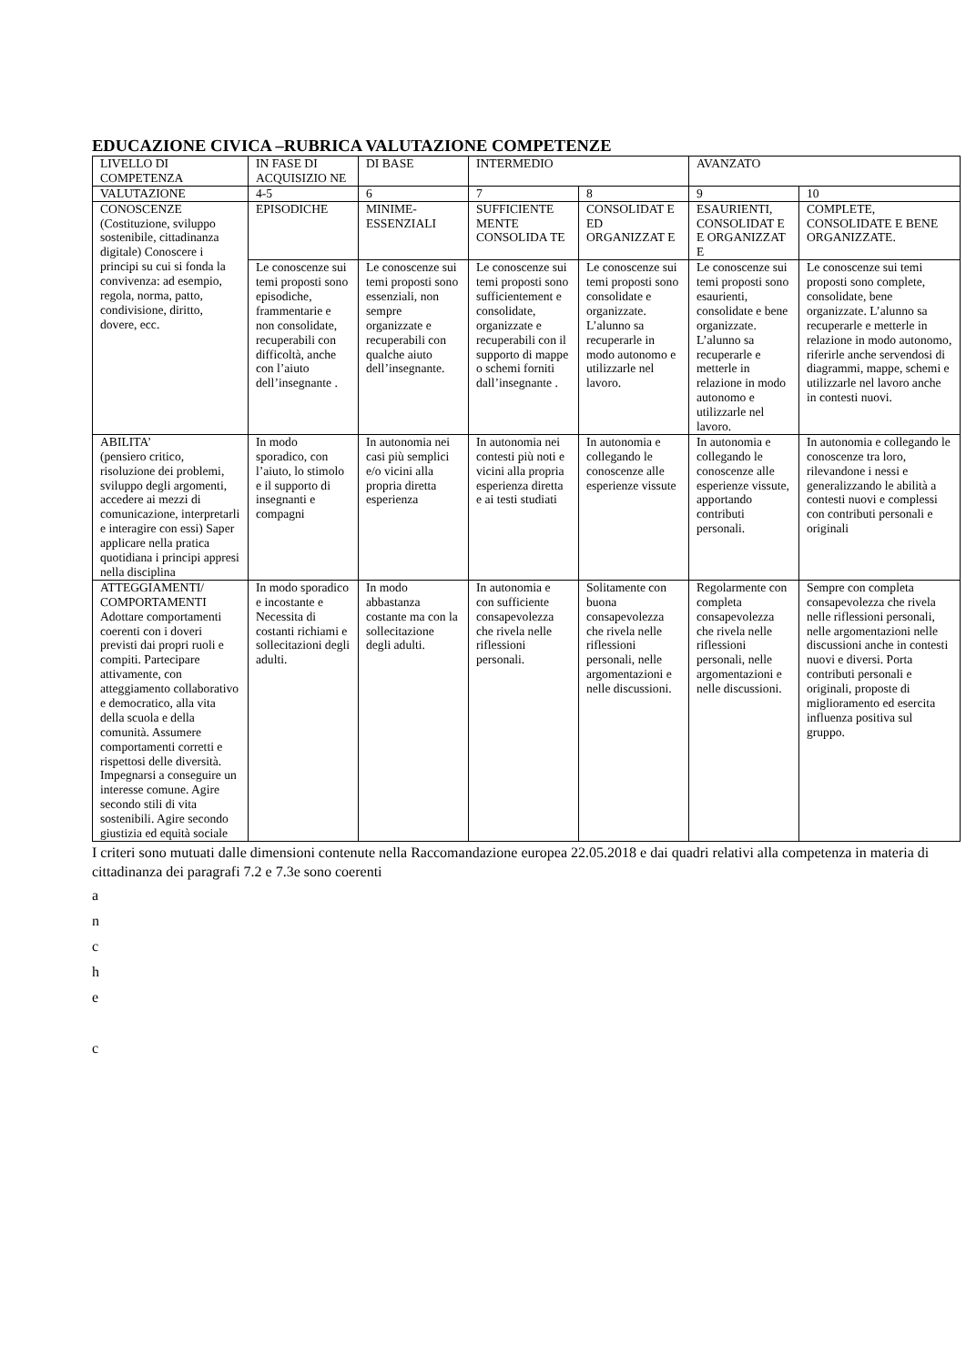EDUCAZIONE CIVICA –RUBRICA VALUTAZIONE COMPETENZE
| LIVELLO DI COMPETENZA | IN FASE DI ACQUISIZIO NE | DI BASE | INTERMEDIO | | AVANZATO | |
| VALUTAZIONE | 4-5 | 6 | 7 | 8 | 9 | 10 |
| CONOSCENZE (Costituzione, sviluppo sostenibile, cittadinanza digitale) Conoscere i principi su cui si fonda la convivenza: ad esempio, regola, norma, patto, condivisione, diritto, dovere, ecc. | EPISODICHE | MINIME-ESSENZIALI | SUFFICIENTE MENTE CONSOLIDA TE | CONSOLIDAT E ED ORGANIZZAT E | ESAURIENTI, CONSOLIDAT E E ORGANIZZAT E | COMPLETE, CONSOLIDATE E BENE ORGANIZZATE. |
| | Le conoscenze sui temi proposti sono episodiche, frammentarie e non consolidate, recuperabili con difficoltà, anche con l’aiuto dell’insegnante . | Le conoscenze sui temi proposti sono essenziali, non sempre organizzate e recuperabili con qualche aiuto dell’insegnante. | Le conoscenze sui temi proposti sono sufficientement e consolidate, organizzate e recuperabili con il supporto di mappe o schemi forniti dall’insegnante . | Le conoscenze sui temi proposti sono consolidate e organizzate. L’alunno sa recuperarle in modo autonomo e utilizzarle nel lavoro. | Le conoscenze sui temi proposti sono esaurienti, consolidate e bene organizzate. L’alunno sa recuperarle e metterle in relazione in modo autonomo e utilizzarle nel lavoro. | Le conoscenze sui temi proposti sono complete, consolidate, bene organizzate. L’alunno sa recuperarle e metterle in relazione in modo autonomo, riferirle anche servendosi di diagrammi, mappe, schemi e utilizzarle nel lavoro anche in contesti nuovi. |
| ABILITA’ (pensiero critico, risoluzione dei problemi, sviluppo degli argomenti, accedere ai mezzi di comunicazione, interpretarli e interagire con essi) Saper applicare nella pratica quotidiana i principi appresi nella disciplina | In modo sporadico, con l’aiuto, lo stimolo e il supporto di insegnanti e compagni | In autonomia nei casi più semplici e/o vicini alla propria diretta esperienza | In autonomia nei contesti più noti e vicini alla propria esperienza diretta e ai testi studiati | In autonomia e collegando le conoscenze alle esperienze vissute | In autonomia e collegando le conoscenze alle esperienze vissute, apportando contributi personali. | In autonomia e collegando le conoscenze tra loro, rilevandone i nessi e generalizzando le abilità a contesti nuovi e complessi con contributi personali e originali |
| ATTEGGIAMENTI/ COMPORTAMENTI Adottare comportamenti coerenti con i doveri previsti dai propri ruoli e compiti. Partecipare attivamente, con atteggiamento collaborativo e democratico, alla vita della scuola e della comunità. Assumere comportamenti corretti e rispettosi delle diversità. Impegnarsi a conseguire un interesse comune. Agire secondo stili di vita sostenibili. Agire secondo giustizia ed equità sociale | In modo sporadico e incostante e Necessita di costanti richiami e sollecitazioni degli adulti. | In modo abbastanza costante ma con la sollecitazione degli adulti. | In autonomia e con sufficiente consapevolezza che rivela nelle riflessioni personali. | Solitamente con buona consapevolezza che rivela nelle riflessioni personali, nelle argomentazioni e nelle discussioni. | Regolarmente con completa consapevolezza che rivela nelle riflessioni personali, nelle argomentazioni e nelle discussioni. | Sempre con completa consapevolezza che rivela nelle riflessioni personali, nelle argomentazioni nelle discussioni anche in contesti nuovi e diversi. Porta contributi personali e originali, proposte di miglioramento ed esercita influenza positiva sul gruppo. |
I criteri sono mutuati dalle dimensioni contenute nella Raccomandazione europea 22.05.2018 e dai quadri relativi alla competenza in materia di cittadinanza dei paragrafi 7.2 e 7.3e sono coerenti
a
n
c
h
e
c